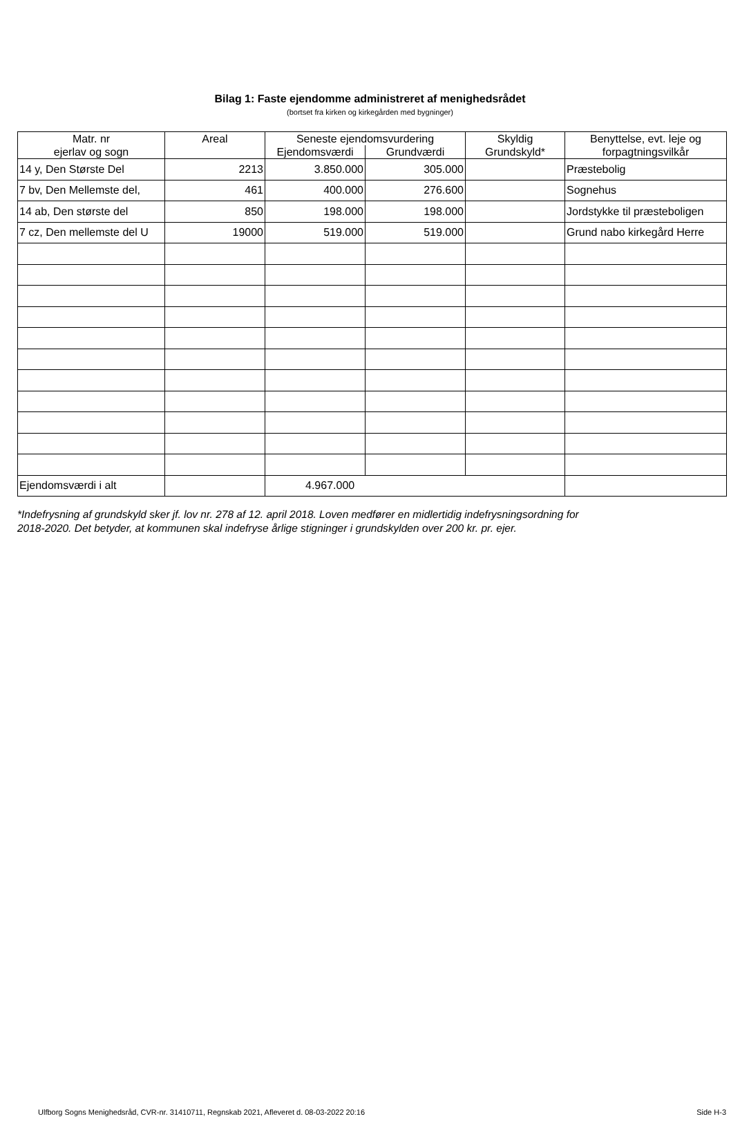Bilag 1: Faste ejendomme administreret af menighedsrådet
(bortset fra kirken og kirkegården med bygninger)
| Matr. nr ejerlav og sogn | Areal | Seneste ejendomsvurdering | | Skyldig Grundskyld* | Benyttelse, evt. leje og forpagtningsvilkår |
| --- | --- | --- | --- | --- | --- |
| | | Ejendomsværdi | Grundværdi | | |
| 14 y, Den Største Del | 2213 | 3.850.000 | 305.000 | | Præstebolig |
| 7 bv, Den Mellemste del, | 461 | 400.000 | 276.600 | | Sognehus |
| 14 ab, Den største del | 850 | 198.000 | 198.000 | | Jordstykke til præsteboligen |
| 7 cz, Den mellemste del U | 19000 | 519.000 | 519.000 | | Grund nabo kirkegård Herre |
| Ejendomsværdi i alt | | 4.967.000 | | | |
*Indefrysning af grundskyld sker jf. lov nr. 278 af 12. april 2018. Loven medfører en midlertidig indefrysningsordning for
2018-2020. Det betyder, at kommunen skal indefryse årlige stigninger i grundskylden over 200 kr. pr. ejer.
Ulfborg Sogns Menighedsråd, CVR-nr. 31410711, Regnskab 2021, Afleveret d. 08-03-2022 20:16 Side H-3